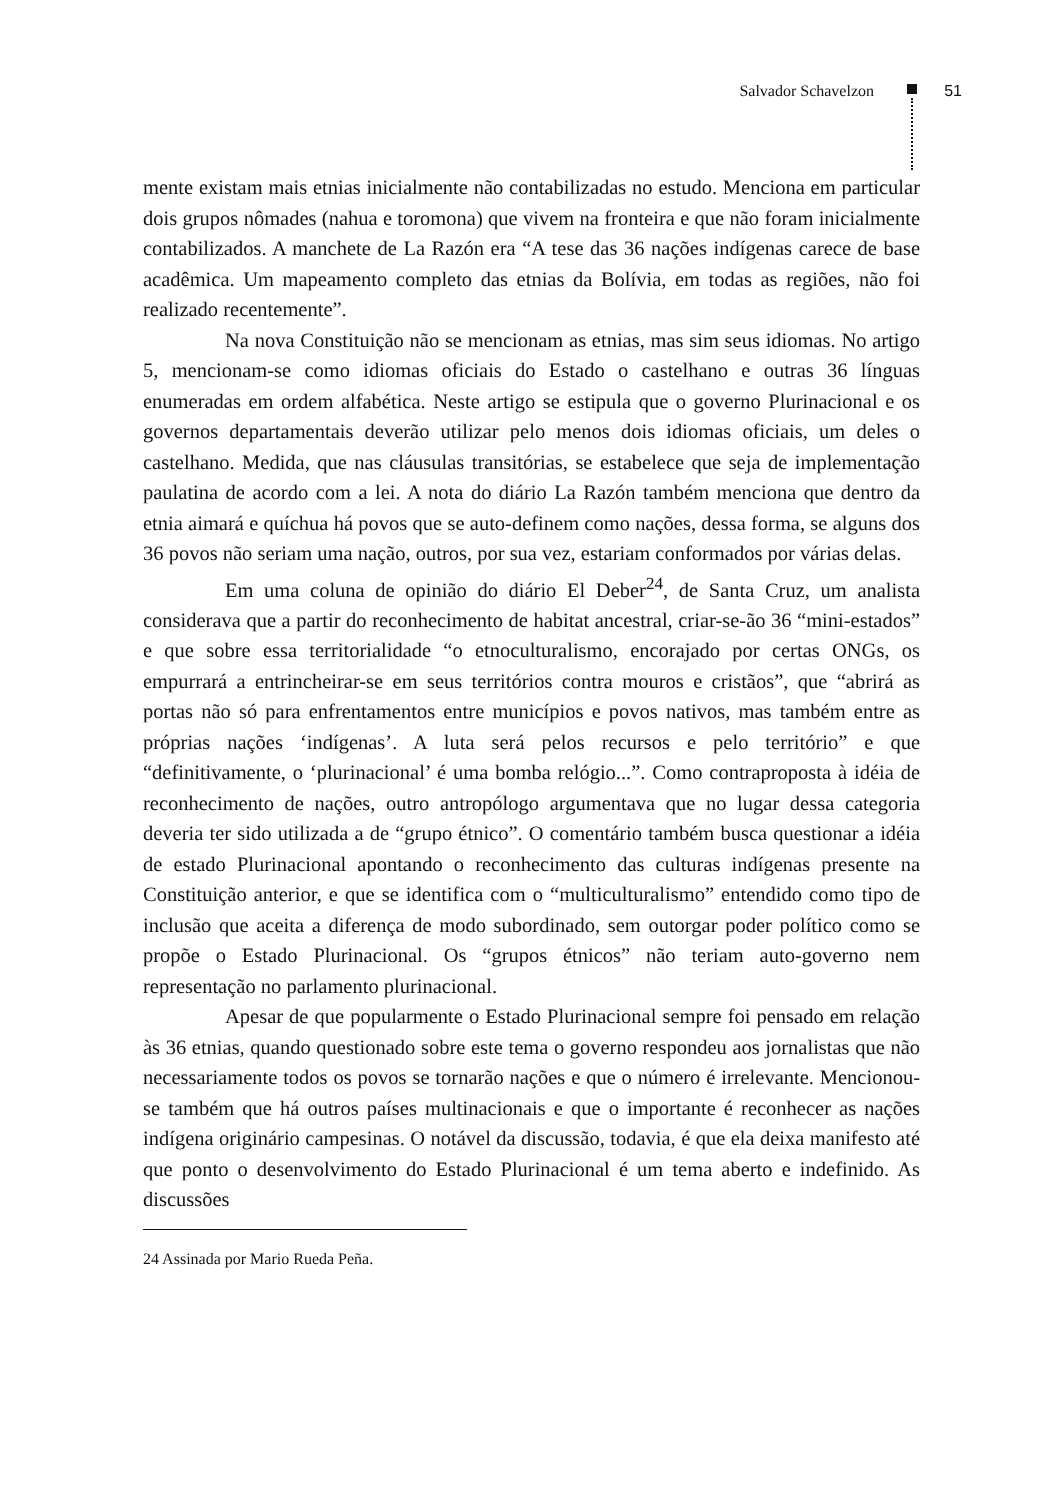Salvador Schavelzon 51
mente existam mais etnias inicialmente não contabilizadas no estudo. Menciona em particular dois grupos nômades (nahua e toromona) que vivem na fronteira e que não foram inicialmente contabilizados. A manchete de La Razón era “A tese das 36 nações indígenas carece de base acadêmica. Um mapeamento completo das etnias da Bolívia, em todas as regiões, não foi realizado recentemente”.
Na nova Constituição não se mencionam as etnias, mas sim seus idiomas. No artigo 5, mencionam-se como idiomas oficiais do Estado o castelhano e outras 36 línguas enumeradas em ordem alfabética. Neste artigo se estipula que o governo Plurinacional e os governos departamentais deverão utilizar pelo menos dois idiomas oficiais, um deles o castelhano. Medida, que nas cláusulas transitórias, se estabelece que seja de implementação paulatina de acordo com a lei. A nota do diário La Razón também menciona que dentro da etnia aimará e quíchua há povos que se auto-definem como nações, dessa forma, se alguns dos 36 povos não seriam uma nação, outros, por sua vez, estariam conformados por várias delas.
Em uma coluna de opinião do diário El Deber<sup>24</sup>, de Santa Cruz, um analista considerava que a partir do reconhecimento de habitat ancestral, criar-se-ão 36 “mini-estados” e que sobre essa territorialidade “o etnoculturalismo, encorajado por certas ONGs, os empurrará a entrincheirar-se em seus territórios contra mouros e cristãos”, que “abrirá as portas não só para enfrentamentos entre municípios e povos nativos, mas também entre as próprias nações ‘indígenas’. A luta será pelos recursos e pelo território” e que “definitivamente, o ‘plurinacional’ é uma bomba relógio...”. Como contraproposta à idéia de reconhecimento de nações, outro antropólogo argumentava que no lugar dessa categoria deveria ter sido utilizada a de “grupo étnico”. O comentário também busca questionar a idéia de estado Plurinacional apontando o reconhecimento das culturas indígenas presente na Constituição anterior, e que se identifica com o “multiculturalismo” entendido como tipo de inclusão que aceita a diferença de modo subordinado, sem outorgar poder político como se propõe o Estado Plurinacional. Os “grupos étnicos” não teriam auto-governo nem representação no parlamento plurinacional.
Apesar de que popularmente o Estado Plurinacional sempre foi pensado em relação às 36 etnias, quando questionado sobre este tema o governo respondeu aos jornalistas que não necessariamente todos os povos se tornarão nações e que o número é irrelevante. Mencionou-se também que há outros países multinacionais e que o importante é reconhecer as nações indígena originário campesinas. O notável da discussão, todavia, é que ela deixa manifesto até que ponto o desenvolvimento do Estado Plurinacional é um tema aberto e indefinido. As discussões
24 Assinada por Mario Rueda Peña.